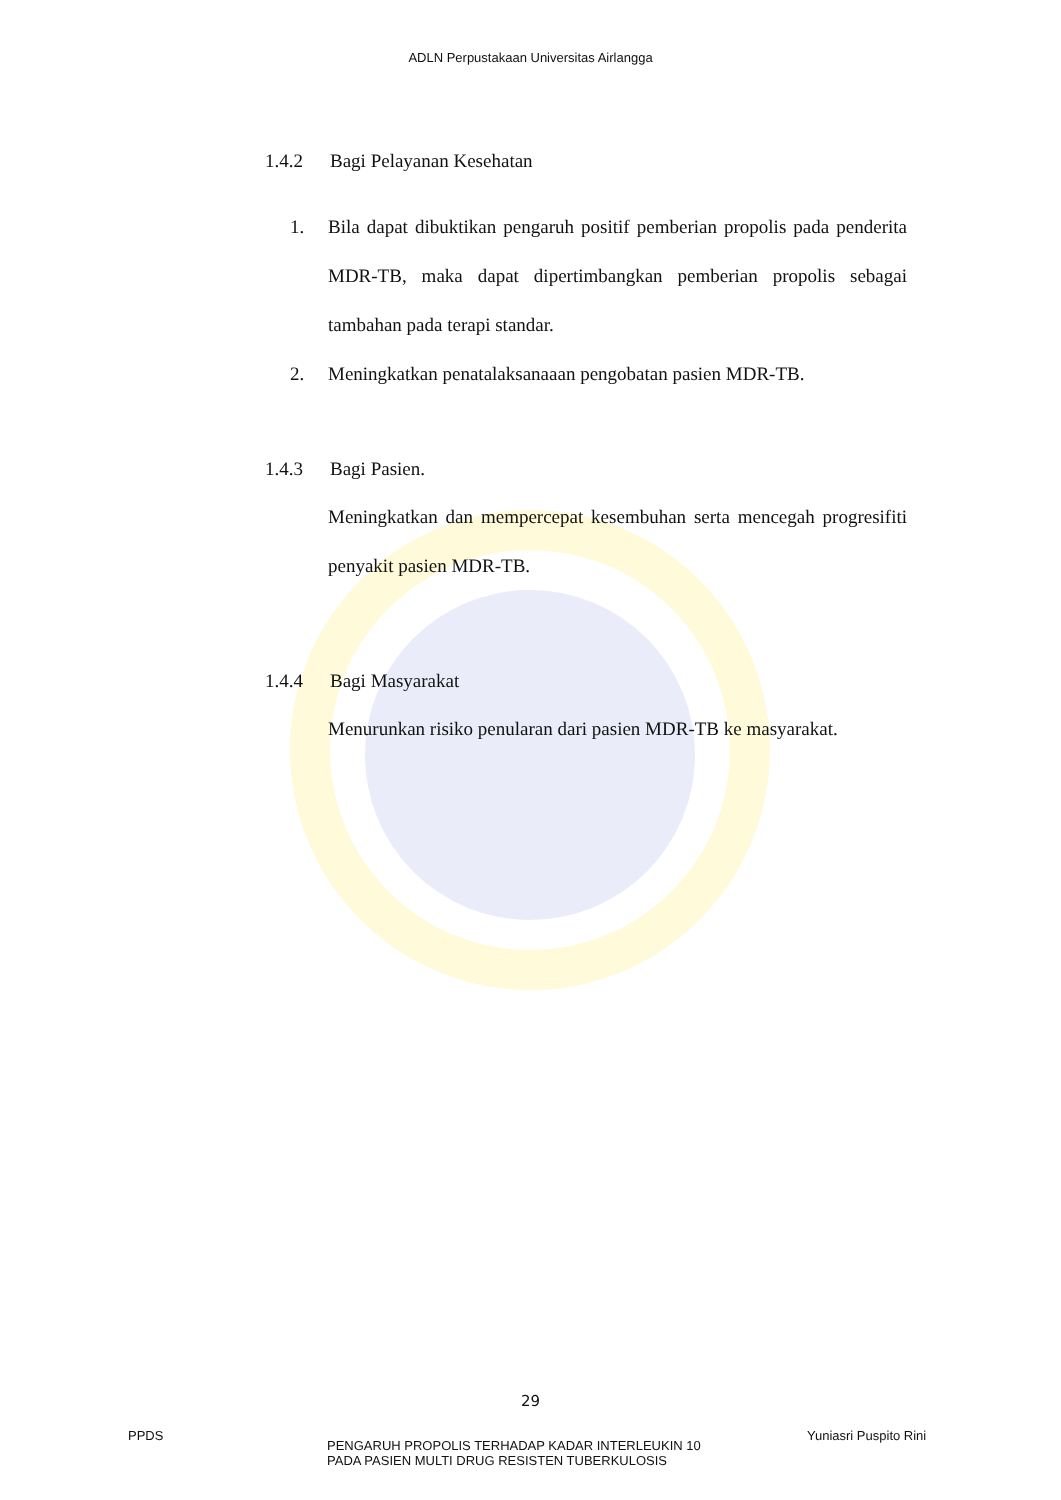ADLN Perpustakaan Universitas Airlangga
1.4.2 Bagi Pelayanan Kesehatan
1. Bila dapat dibuktikan pengaruh positif pemberian propolis pada penderita MDR-TB, maka dapat dipertimbangkan pemberian propolis sebagai tambahan pada terapi standar.
2. Meningkatkan penatalaksanaaan pengobatan pasien MDR-TB.
1.4.3 Bagi Pasien.
Meningkatkan dan mempercepat kesembuhan serta mencegah progresifiti penyakit pasien MDR-TB.
1.4.4 Bagi Masyarakat
Menurunkan risiko penularan dari pasien MDR-TB ke masyarakat.
29
PPDS
PENGARUH PROPOLIS TERHADAP KADAR INTERLEUKIN 10
PADA PASIEN MULTI DRUG RESISTEN TUBERKULOSIS
Yuniasri Puspito Rini